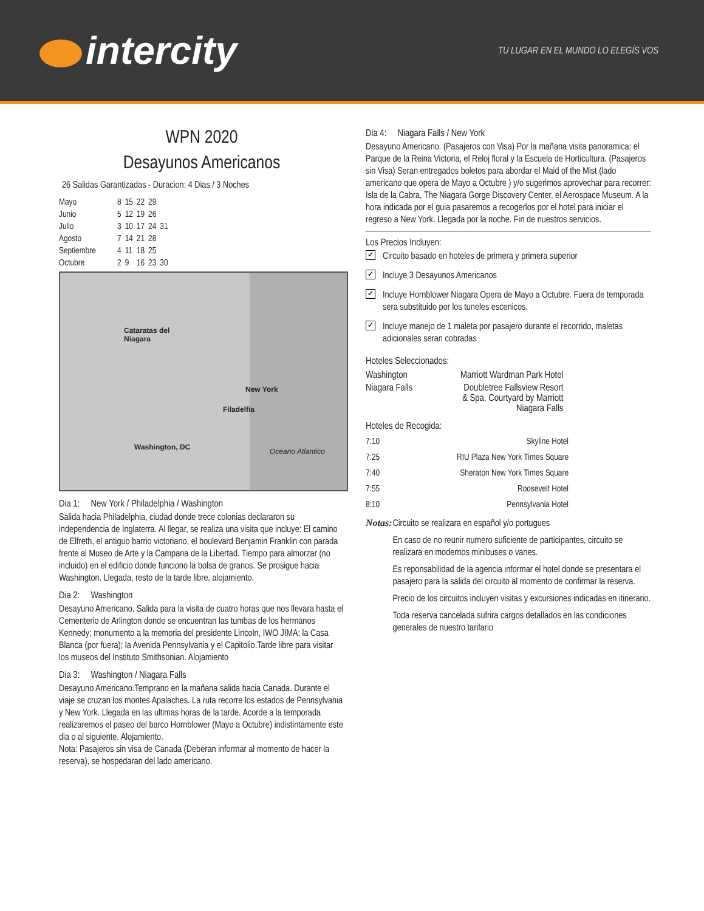intercity
TU LUGAR EN EL MUNDO LO ELEGÍS VOS
WPN 2020
Desayunos Americanos
26 Salidas Garantizadas - Duracion: 4 Dias / 3 Noches
| Mayo | 8 | 15 | 22 | 29 | |
| Junio | 5 | 12 | 19 | 26 | |
| Julio | 3 | 10 | 17 | 24 | 31 |
| Agosto | 7 | 14 | 21 | 28 | |
| Septiembre | 4 | 11 | 18 | 25 | |
| Octubre | 2 | 9 | 16 | 23 | 30 |
Cataratas del
Niagara
New York
Filadelfia
Washington, DC Oceano Atlantico
Dia 1: New York / Philadelphia / Washington
Salida hacia Philadelphia, ciudad donde trece colonias declararon su independencia de Inglaterra. Al llegar, se realiza una visita que incluye: El camino de Elfreth, el antiguo barrio victoriano, el boulevard Benjamin Franklin con parada frente al Museo de Arte y la Campana de la Libertad. Tiempo para almorzar (no incluido) en el edificio donde funciono la bolsa de granos. Se prosigue hacia Washington. Llegada, resto de la tarde libre. alojamiento.
Dia 2: Washington
Desayuno Americano. Salida para la visita de cuatro horas que nos llevara hasta el Cementerio de Arlington donde se encuentran las tumbas de los hermanos Kennedy; monumento a la memoria del presidente Lincoln, IWO JIMA; la Casa Blanca (por fuera); la Avenida Pennsylvania y el Capitolio.Tarde libre para visitar los museos del Instituto Smithsonian. Alojamiento
Dia 3: Washington / Niagara Falls
Desayuno Americano.Temprano en la mañana salida hacia Canada. Durante el viaje se cruzan los montes Apalaches. La ruta recorre los estados de Pennsylvania y New York. Llegada en las ultimas horas de la tarde. Acorde a la temporada realizaremos el paseo del barco Hornblower (Mayo a Octubre) indistintamente este dia o al siguiente. Alojamiento.
Nota: Pasajeros sin visa de Canada (Deberan informar al momento de hacer la reserva), se hospedaran del lado americano.
Dia 4: Niagara Falls / New York
Desayuno Americano. (Pasajeros con Visa) Por la mañana visita panoramica: el Parque de la Reina Victoria, el Reloj floral y la Escuela de Horticultura. (Pasajeros sin Visa) Seran entregados boletos para abordar el Maid of the Mist (lado americano que opera de Mayo a Octubre ) y/o sugerimos aprovechar para recorrer: Isla de la Cabra, The Niagara Gorge Discovery Center, el Aerospace Museum. A la hora indicada por el guia pasaremos a recogerlos por el hotel para iniciar el regreso a New York. Llegada por la noche. Fin de nuestros servicios.
Los Precios Incluyen:
✓
Circuito basado en hoteles de primera y primera superior
✓
Incluye 3 Desayunos Americanos
✓
Incluye Hornblower Niagara Opera de Mayo a Octubre. Fuera de temporada sera substituido por los tuneles escenicos.
✓
Incluye manejo de 1 maleta por pasajero durante el recorrido, maletas adicionales seran cobradas
Hoteles Seleccionados:
| Washington | Marriott Wardman Park Hotel |
| Niagara Falls | Doubletree Fallsview Resort & Spa, Courtyard by Marriott Niagara Falls |
Hoteles de Recogida:
| 7:10 | Skyline Hotel |
| 7:25 | RIU Plaza New York Times Square |
| 7:40 | Sheraton New York Times Square |
| 7:55 | Roosevelt Hotel |
| 8:10 | Pennsylvania Hotel |
Notas:
Circuito se realizara en español y/o portugues
En caso de no reunir numero suficiente de participantes, circuito se realizara en modernos minibuses o vanes.
Es reponsabilidad de la agencia informar el hotel donde se presentara el pasajero para la salida del circuito al momento de confirmar la reserva.
Precio de los circuitos incluyen visitas y excursiones indicadas en itinerario.
Toda reserva cancelada sufrira cargos detallados en las condiciones generales de nuestro tarifario